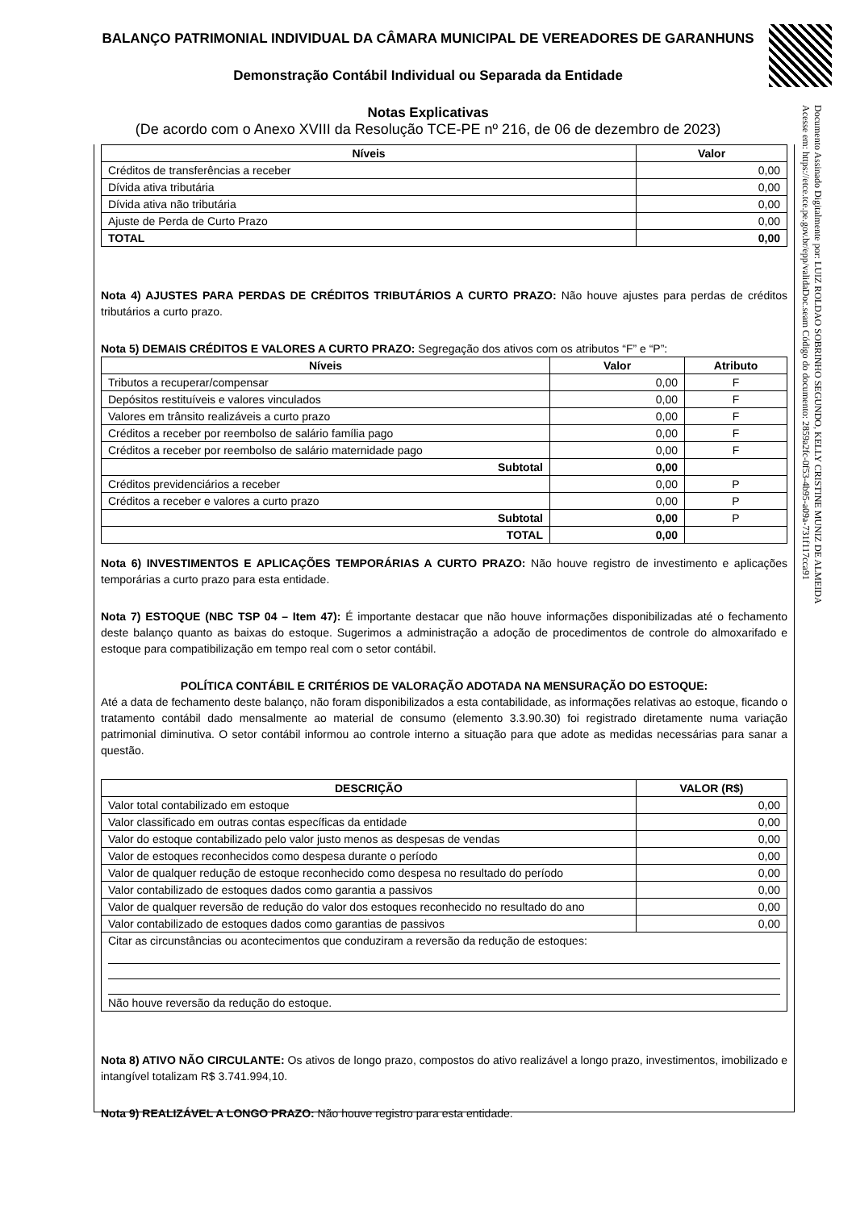Documento Assinado Digitalmente por: LUIZ ROLDAO SOBRINHO SEGUNDO, KELLY CRISTINE MUNIZ DE ALMEIDA
Acesse em: https://etce.tce.pe.gov.br/epp/validaDoc.seam Código do documento: 2859a2fc-0f53-4b95-a09a-731f117cca91
BALANÇO PATRIMONIAL INDIVIDUAL DA CÂMARA MUNICIPAL DE VEREADORES DE GARANHUNS
Demonstração Contábil Individual ou Separada da Entidade
Notas Explicativas
(De acordo com o Anexo XVIII da Resolução TCE-PE nº 216, de 06 de dezembro de 2023)
| Níveis | Valor |
| --- | --- |
| Créditos de transferências a receber | 0,00 |
| Dívida ativa tributária | 0,00 |
| Dívida ativa não tributária | 0,00 |
| Ajuste de Perda de Curto Prazo | 0,00 |
| TOTAL | 0,00 |
Nota 4) AJUSTES PARA PERDAS DE CRÉDITOS TRIBUTÁRIOS A CURTO PRAZO: Não houve ajustes para perdas de créditos tributários a curto prazo.
Nota 5) DEMAIS CRÉDITOS E VALORES A CURTO PRAZO: Segregação dos ativos com os atributos “F” e “P”:
| Níveis | Valor | Atributo |
| --- | --- | --- |
| Tributos a recuperar/compensar | 0,00 | F |
| Depósitos restituíveis e valores vinculados | 0,00 | F |
| Valores em trânsito realizáveis a curto prazo | 0,00 | F |
| Créditos a receber por reembolso de salário família pago | 0,00 | F |
| Créditos a receber por reembolso de salário maternidade pago | 0,00 | F |
| Subtotal | 0,00 | |
| Créditos previdenciários a receber | 0,00 | P |
| Créditos a receber e valores a curto prazo | 0,00 | P |
| Subtotal | 0,00 | P |
| TOTAL | 0,00 | |
Nota 6) INVESTIMENTOS E APLICAÇÕES TEMPORÁRIAS A CURTO PRAZO: Não houve registro de investimento e aplicações temporárias a curto prazo para esta entidade.
Nota 7) ESTOQUE (NBC TSP 04 – Item 47): É importante destacar que não houve informações disponibilizadas até o fechamento deste balanço quanto as baixas do estoque. Sugerimos a administração a adoção de procedimentos de controle do almoxarifado e estoque para compatibilização em tempo real com o setor contábil.
POLÍTICA CONTÁBIL E CRITÉRIOS DE VALORAÇÃO ADOTADA NA MENSURAÇÃO DO ESTOQUE:
Até a data de fechamento deste balanço, não foram disponibilizados a esta contabilidade, as informações relativas ao estoque, ficando o tratamento contábil dado mensalmente ao material de consumo (elemento 3.3.90.30) foi registrado diretamente numa variação patrimonial diminutiva. O setor contábil informou ao controle interno a situação para que adote as medidas necessárias para sanar a questão.
| DESCRIÇÃO | VALOR (R$) |
| --- | --- |
| Valor total contabilizado em estoque | 0,00 |
| Valor classificado em outras contas específicas da entidade | 0,00 |
| Valor do estoque contabilizado pelo valor justo menos as despesas de vendas | 0,00 |
| Valor de estoques reconhecidos como despesa durante o período | 0,00 |
| Valor de qualquer redução de estoque reconhecido como despesa no resultado do período | 0,00 |
| Valor contabilizado de estoques dados como garantia a passivos | 0,00 |
| Valor de qualquer reversão de redução do valor dos estoques reconhecido no resultado do ano | 0,00 |
| Valor contabilizado de estoques dados como garantias de passivos | 0,00 |
| Citar as circunstâncias ou acontecimentos que conduziram a reversão da redução de estoques: Não houve reversão da redução do estoque. | |
Nota 8) ATIVO NÃO CIRCULANTE: Os ativos de longo prazo, compostos do ativo realizável a longo prazo, investimentos, imobilizado e intangível totalizam R$ 3.741.994,10.
Nota 9) REALIZÁVEL A LONGO PRAZO: Não houve registro para esta entidade.